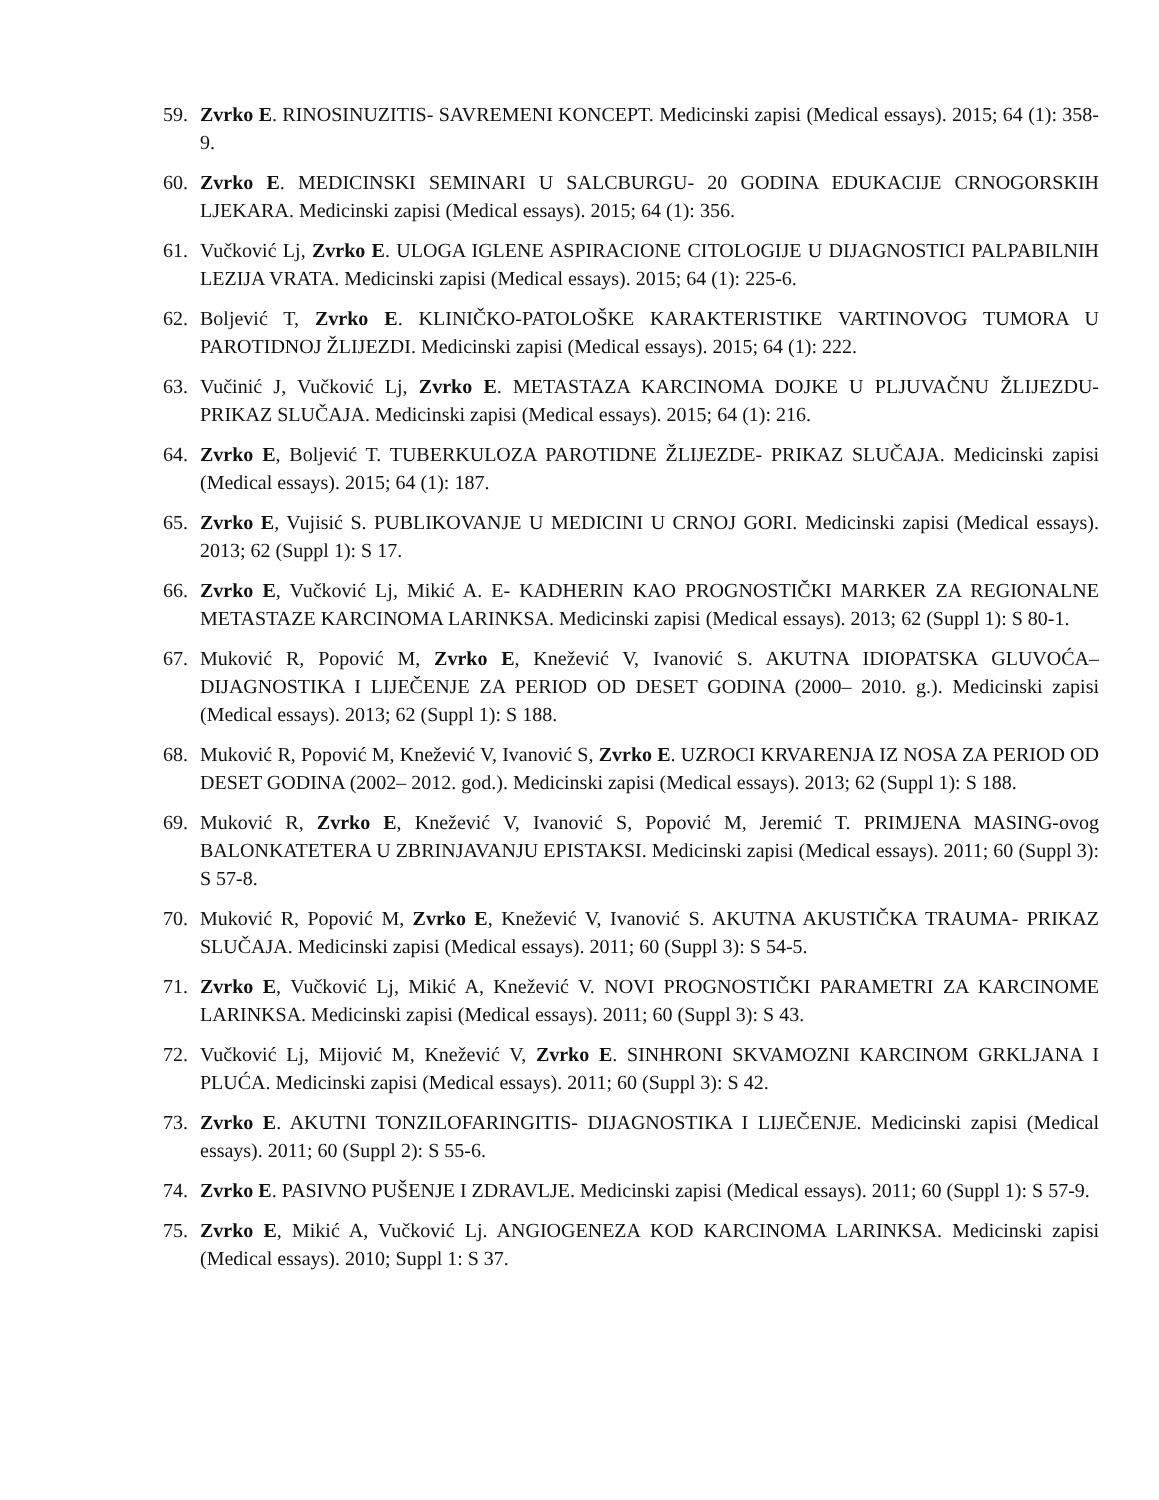59. Zvrko E. RINOSINUZITIS- SAVREMENI KONCEPT. Medicinski zapisi (Medical essays). 2015; 64 (1): 358-9.
60. Zvrko E. MEDICINSKI SEMINARI U SALCBURGU- 20 GODINA EDUKACIJE CRNOGORSKIH LJEKARA. Medicinski zapisi (Medical essays). 2015; 64 (1): 356.
61. Vučković Lj, Zvrko E. ULOGA IGLENE ASPIRACIONE CITOLOGIJE U DIJAGNOSTICI PALPABILNIH LEZIJA VRATA. Medicinski zapisi (Medical essays). 2015; 64 (1): 225-6.
62. Boljević T, Zvrko E. KLINIČKO-PATOLOŠKE KARAKTERISTIKE VARTINOVOG TUMORA U PAROTIDNOJ ŽLIJEZDI. Medicinski zapisi (Medical essays). 2015; 64 (1): 222.
63. Vučinić J, Vučković Lj, Zvrko E. METASTAZA KARCINOMA DOJKE U PLJUVAČNU ŽLIJEZDU- PRIKAZ SLUČAJA. Medicinski zapisi (Medical essays). 2015; 64 (1): 216.
64. Zvrko E, Boljević T. TUBERKULOZA PAROTIDNE ŽLIJEZDE- PRIKAZ SLUČAJA. Medicinski zapisi (Medical essays). 2015; 64 (1): 187.
65. Zvrko E, Vujisić S. PUBLIKOVANJE U MEDICINI U CRNOJ GORI. Medicinski zapisi (Medical essays). 2013; 62 (Suppl 1): S 17.
66. Zvrko E, Vučković Lj, Mikić A. E- KADHERIN KAO PROGNOSTIČKI MARKER ZA REGIONALNE METASTAZE KARCINOMA LARINKSA. Medicinski zapisi (Medical essays). 2013; 62 (Suppl 1): S 80-1.
67. Muković R, Popović M, Zvrko E, Knežević V, Ivanović S. AKUTNA IDIOPATSKA GLUVOĆA– DIJAGNOSTIKA I LIJEČENJE ZA PERIOD OD DESET GODINA (2000– 2010. g.). Medicinski zapisi (Medical essays). 2013; 62 (Suppl 1): S 188.
68. Muković R, Popović M, Knežević V, Ivanović S, Zvrko E. UZROCI KRVARENJA IZ NOSA ZA PERIOD OD DESET GODINA (2002– 2012. god.). Medicinski zapisi (Medical essays). 2013; 62 (Suppl 1): S 188.
69. Muković R, Zvrko E, Knežević V, Ivanović S, Popović M, Jeremić T. PRIMJENA MASING-ovog BALONKATETERA U ZBRINJAVANJU EPISTAKSI. Medicinski zapisi (Medical essays). 2011; 60 (Suppl 3): S 57-8.
70. Muković R, Popović M, Zvrko E, Knežević V, Ivanović S. AKUTNA AKUSTIČKA TRAUMA- PRIKAZ SLUČAJA. Medicinski zapisi (Medical essays). 2011; 60 (Suppl 3): S 54-5.
71. Zvrko E, Vučković Lj, Mikić A, Knežević V. NOVI PROGNOSTIČKI PARAMETRI ZA KARCINOME LARINKSA. Medicinski zapisi (Medical essays). 2011; 60 (Suppl 3): S 43.
72. Vučković Lj, Mijović M, Knežević V, Zvrko E. SINHRONI SKVAMOZNI KARCINOM GRKLJANA I PLUĆA. Medicinski zapisi (Medical essays). 2011; 60 (Suppl 3): S 42.
73. Zvrko E. AKUTNI TONZILOFARINGITIS- DIJAGNOSTIKA I LIJEČENJE. Medicinski zapisi (Medical essays). 2011; 60 (Suppl 2): S 55-6.
74. Zvrko E. PASIVNO PUŠENJE I ZDRAVLJE. Medicinski zapisi (Medical essays). 2011; 60 (Suppl 1): S 57-9.
75. Zvrko E, Mikić A, Vučković Lj. ANGIOGENEZA KOD KARCINOMA LARINKSA. Medicinski zapisi (Medical essays). 2010; Suppl 1: S 37.